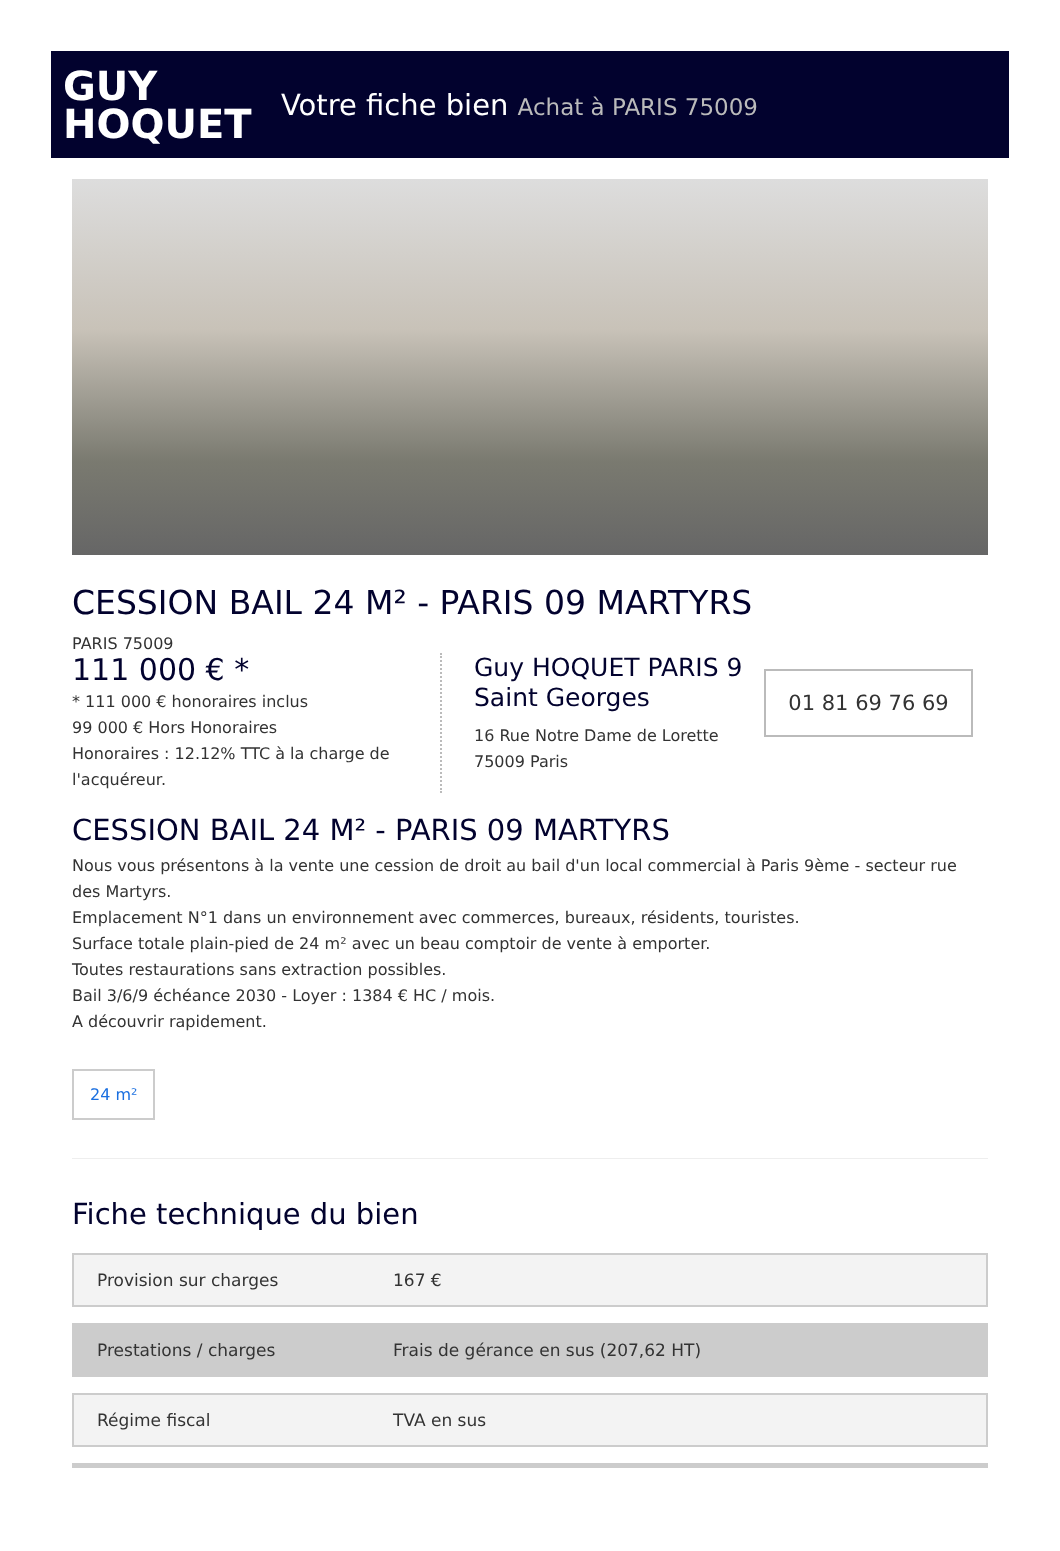GUY
HOQUET
Votre fiche bien Achat à PARIS 75009
CESSION BAIL 24 M² - PARIS 09 MARTYRS
PARIS 75009
111 000 € *
* 111 000 € honoraires inclus
99 000 € Hors Honoraires
Honoraires : 12.12% TTC à la charge de l'acquéreur.
Guy HOQUET PARIS 9 Saint Georges
16 Rue Notre Dame de Lorette
75009 Paris
01 81 69 76 69
CESSION BAIL 24 M² - PARIS 09 MARTYRS
Nous vous présentons à la vente une cession de droit au bail d'un local commercial à Paris 9ème - secteur rue des Martyrs.
Emplacement N°1 dans un environnement avec commerces, bureaux, résidents, touristes.
Surface totale plain-pied de 24 m² avec un beau comptoir de vente à emporter.
Toutes restaurations sans extraction possibles.
Bail 3/6/9 échéance 2030 - Loyer : 1384 € HC / mois.
A découvrir rapidement.
24 m²
Fiche technique du bien
| Provision sur charges | 167 € |
| Prestations / charges | Frais de gérance en sus (207,62 HT) |
| Régime fiscal | TVA en sus |